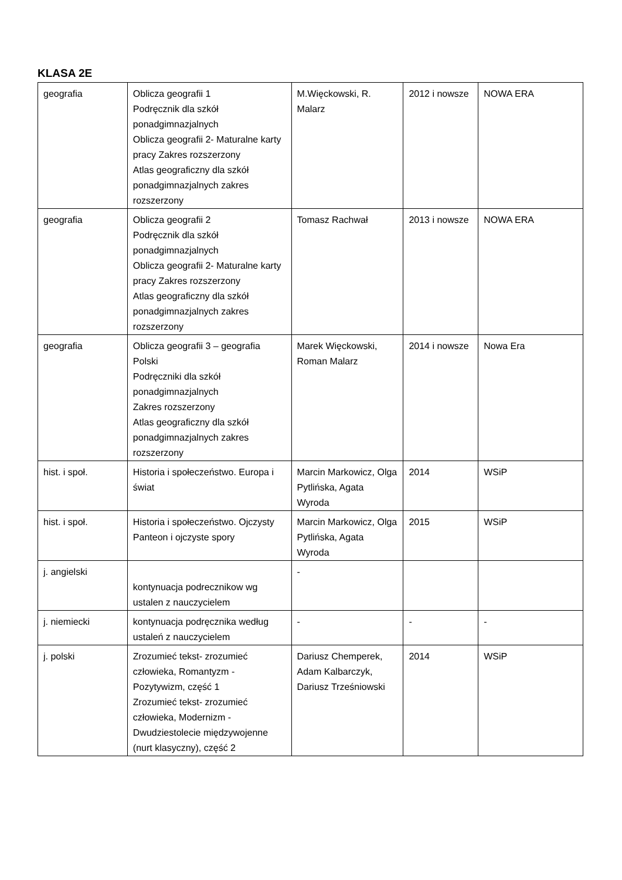KLASA 2E
| geografia | Oblicza geografii 1 Podręcznik dla szkół ponadgimnazjalnych Oblicza geografii 2- Maturalne karty pracy Zakres rozszerzony Atlas geograficzny dla szkół ponadgimnazjalnych zakres rozszerzony | M.Więckowski, R. Malarz | 2012 i nowsze | NOWA ERA |
| geografia | Oblicza geografii 2 Podręcznik dla szkół ponadgimnazjalnych Oblicza geografii 2- Maturalne karty pracy Zakres rozszerzony Atlas geograficzny dla szkół ponadgimnazjalnych zakres rozszerzony | Tomasz Rachwał | 2013 i nowsze | NOWA ERA |
| geografia | Oblicza geografii 3 – geografia Polski Podręczniki dla szkół ponadgimnazjalnych Zakres rozszerzony Atlas geograficzny dla szkół ponadgimnazjalnych zakres rozszerzony | Marek Więckowski, Roman Malarz | 2014 i nowsze | Nowa Era |
| hist. i społ. | Historia i społeczeństwo. Europa i świat | Marcin Markowicz, Olga Pytlińska, Agata Wyroda | 2014 | WSiP |
| hist. i społ. | Historia i społeczeństwo. Ojczysty Panteon i ojczyste spory | Marcin Markowicz, Olga Pytlińska, Agata Wyroda | 2015 | WSiP |
| j. angielski | kontynuacja podrecznikow wg ustalen z nauczycielem | - | | |
| j. niemiecki | kontynuacja podręcznika według ustaleń z nauczycielem | - | - | - |
| j. polski | Zrozumieć tekst- zrozumieć człowieka, Romantyzm - Pozytywizm, część 1 Zrozumieć tekst- zrozumieć człowieka, Modernizm - Dwudziestolecie międzywojenne (nurt klasyczny), część 2 | Dariusz Chemperek, Adam Kalbarczyk, Dariusz Trześniowski | 2014 | WSiP |